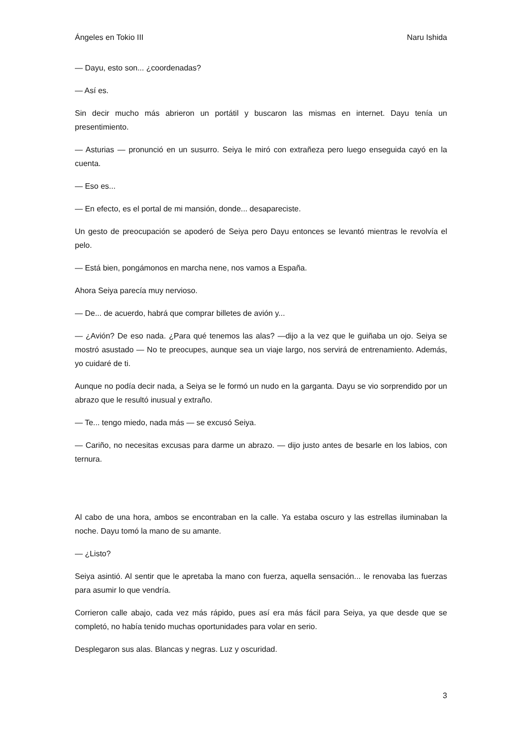Ángeles en Tokio III Naru Ishida
— Dayu, esto son... ¿coordenadas?
— Así es.
Sin decir mucho más abrieron un portátil y buscaron las mismas en internet. Dayu tenía un presentimiento.
— Asturias — pronunció en un susurro. Seiya le miró con extrañeza pero luego enseguida cayó en la cuenta.
— Eso es...
— En efecto, es el portal de mi mansión, donde... desapareciste.
Un gesto de preocupación se apoderó de Seiya pero Dayu entonces se levantó mientras le revolvía el pelo.
— Está bien, pongámonos en marcha nene, nos vamos a España.
Ahora Seiya parecía muy nervioso.
— De... de acuerdo, habrá que comprar billetes de avión y...
— ¿Avión? De eso nada. ¿Para qué tenemos las alas? —dijo a la vez que le guiñaba un ojo. Seiya se mostró asustado — No te preocupes, aunque sea un viaje largo, nos servirá de entrenamiento. Además, yo cuidaré de ti.
Aunque no podía decir nada, a Seiya se le formó un nudo en la garganta. Dayu se vio sorprendido por un abrazo que le resultó inusual y extraño.
— Te... tengo miedo, nada más — se excusó Seiya.
— Cariño, no necesitas excusas para darme un abrazo. — dijo justo antes de besarle en los labios, con ternura.
Al cabo de una hora, ambos se encontraban en la calle. Ya estaba oscuro y las estrellas iluminaban la noche. Dayu tomó la mano de su amante.
— ¿Listo?
Seiya asintió. Al sentir que le apretaba la mano con fuerza, aquella sensación... le renovaba las fuerzas para asumir lo que vendría.
Corrieron calle abajo, cada vez más rápido, pues así era más fácil para Seiya, ya que desde que se completó, no había tenido muchas oportunidades para volar en serio.
Desplegaron sus alas. Blancas y negras. Luz y oscuridad.
3